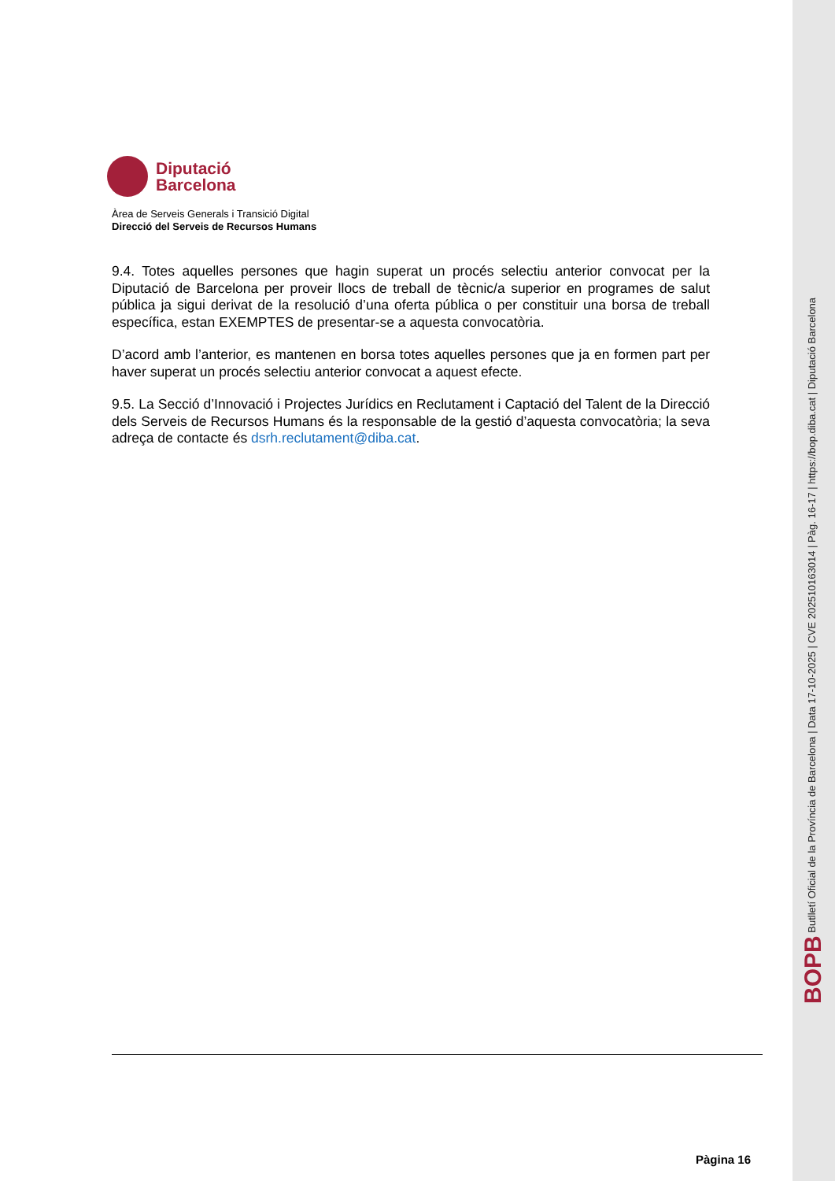Diputació
Barcelona
Àrea de Serveis Generals i Transició Digital
Direcció del Serveis de Recursos Humans
9.4. Totes aquelles persones que hagin superat un procés selectiu anterior convocat per la Diputació de Barcelona per proveir llocs de treball de tècnic/a superior en programes de salut pública ja sigui derivat de la resolució d’una oferta pública o per constituir una borsa de treball específica, estan EXEMPTES de presentar-se a aquesta convocatòria.
D’acord amb l’anterior, es mantenen en borsa totes aquelles persones que ja en formen part per haver superat un procés selectiu anterior convocat a aquest efecte.
9.5. La Secció d’Innovació i Projectes Jurídics en Reclutament i Captació del Talent de la Direcció dels Serveis de Recursos Humans és la responsable de la gestió d’aquesta convocatòria; la seva adreça de contacte és dsrh.reclutament@diba.cat.
Pàgina 16
BOPB Butlletí Oficial de la Província de Barcelona | Data 17-10-2025 | CVE 202510163014 | Pàg. 16-17 | https://bop.diba.cat | Diputació Barcelona